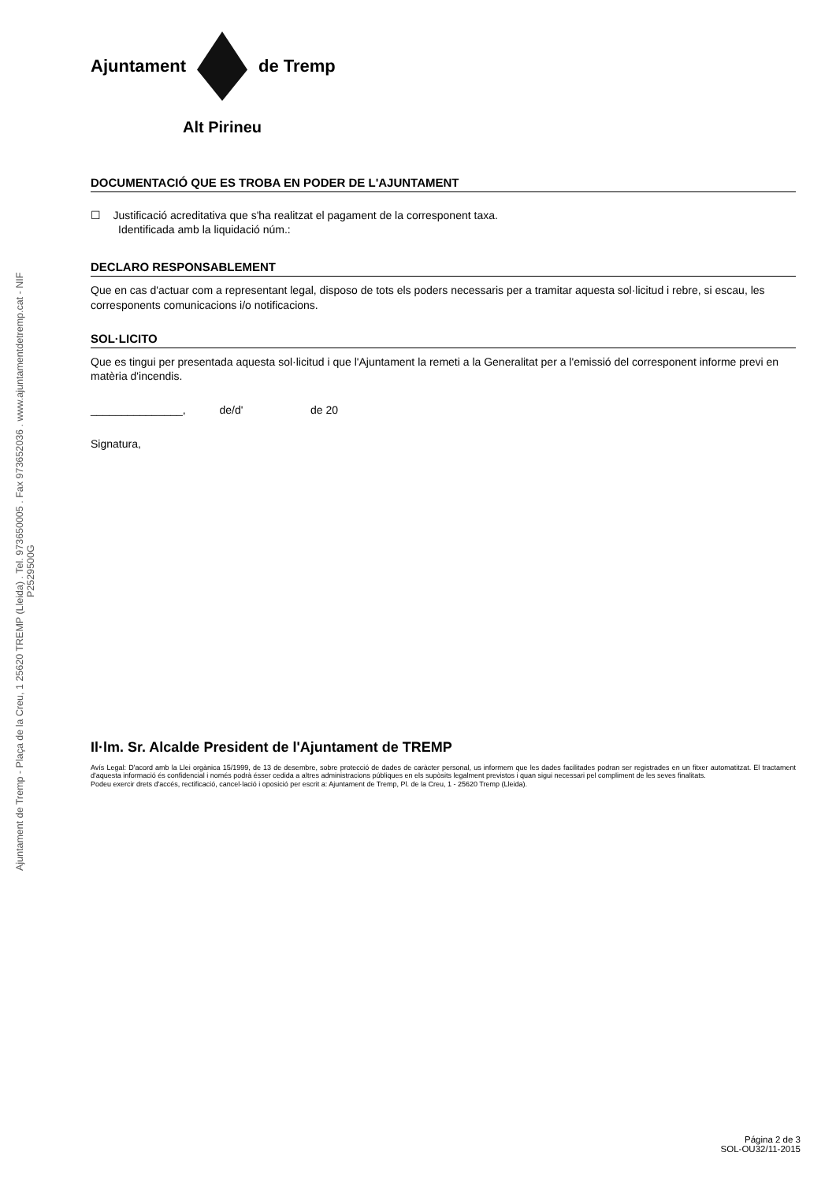Ajuntament de Tremp - Plaça de la Creu, 1 25620 TREMP (Lleida) . Tel. 973650005 . Fax 973652036 . www.ajuntamentdetremp.cat - NIF P2529500G
Ajuntament de Tremp
Alt Pirineu
DOCUMENTACIÓ QUE ES TROBA EN PODER DE L'AJUNTAMENT
☐ Justificació acreditativa que s'ha realitzat el pagament de la corresponent taxa.
Identificada amb la liquidació núm.:
DECLARO RESPONSABLEMENT
Que en cas d'actuar com a representant legal, disposo de tots els poders necessaris per a tramitar aquesta sol·licitud i rebre, si escau, les corresponents comunicacions i/o notificacions.
SOL·LICITO
Que es tingui per presentada aquesta sol·licitud i que l'Ajuntament la remeti a la Generalitat per a l'emissió del corresponent informe previ en matèria d'incendis.
_______________, de/d' de 20
Signatura,
Il·lm. Sr. Alcalde President de l'Ajuntament de TREMP
Avís Legal: D'acord amb la Llei orgànica 15/1999, de 13 de desembre, sobre protecció de dades de caràcter personal, us informem que les dades facilitades podran ser registrades en un fitxer automatitzat. El tractament d'aquesta informació és confidencial i només podrà ésser cedida a altres administracions públiques en els supòsits legalment previstos i quan sigui necessari pel compliment de les seves finalitats.
Podeu exercir drets d'accés, rectificació, cancel·lació i oposició per escrit a: Ajuntament de Tremp, Pl. de la Creu, 1 - 25620 Tremp (Lleida).
Página 2 de 3
SOL-OU32/11-2015